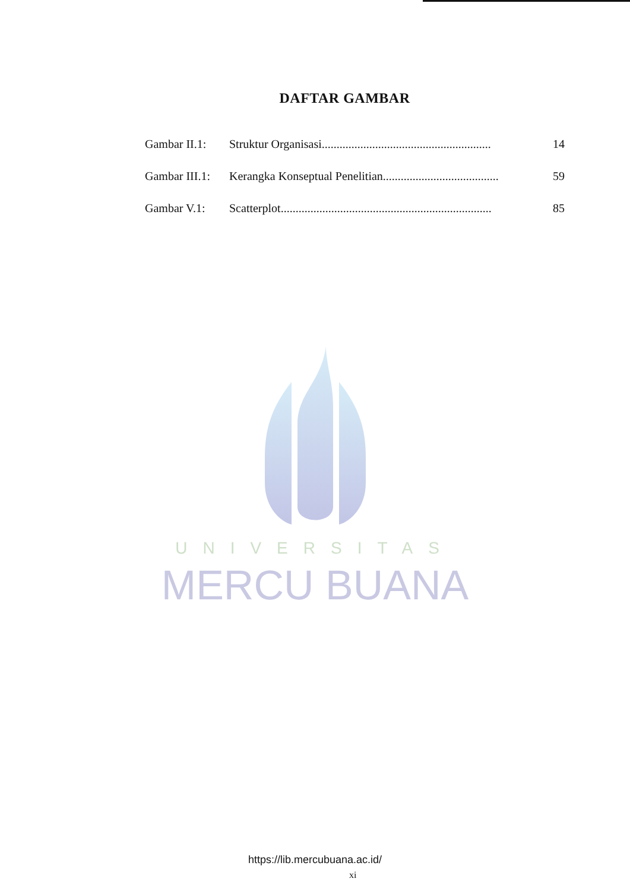DAFTAR GAMBAR
| Gambar II.1: | Struktur Organisasi......................................................... | 14 |
| Gambar III.1: | Kerangka Konseptual Penelitian....................................... | 59 |
| Gambar V.1: | Scatterplot....................................................................... | 85 |
UNIVERSITAS
MERCU BUANA
https://lib.mercubuana.ac.id/
xi